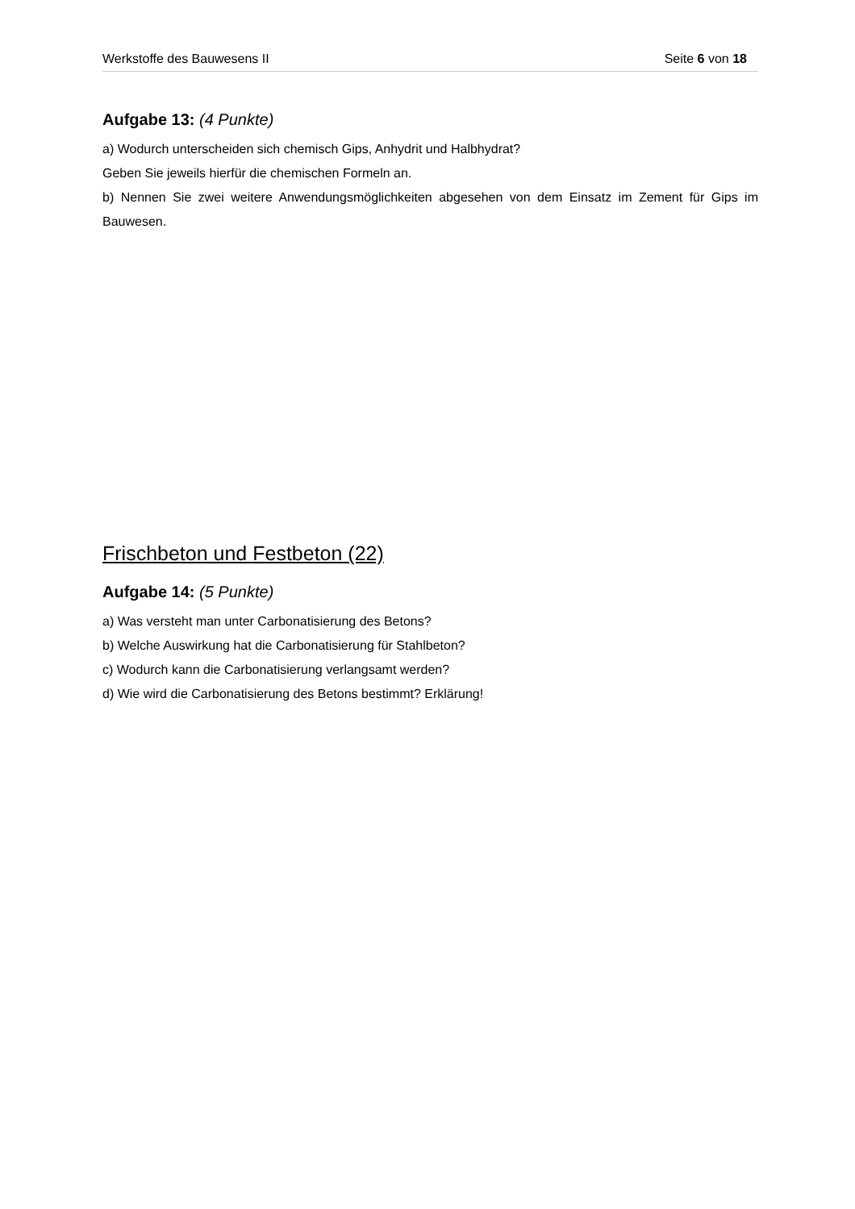Werkstoffe des Bauwesens II Seite 6 von 18
Aufgabe 13: (4 Punkte)
a) Wodurch unterscheiden sich chemisch Gips, Anhydrit und Halbhydrat?
Geben Sie jeweils hierfür die chemischen Formeln an.
b) Nennen Sie zwei weitere Anwendungsmöglichkeiten abgesehen von dem Einsatz im Zement für Gips im Bauwesen.
Frischbeton und Festbeton (22)
Aufgabe 14: (5 Punkte)
a) Was versteht man unter Carbonatisierung des Betons?
b) Welche Auswirkung hat die Carbonatisierung für Stahlbeton?
c) Wodurch kann die Carbonatisierung verlangsamt werden?
d) Wie wird die Carbonatisierung des Betons bestimmt? Erklärung!